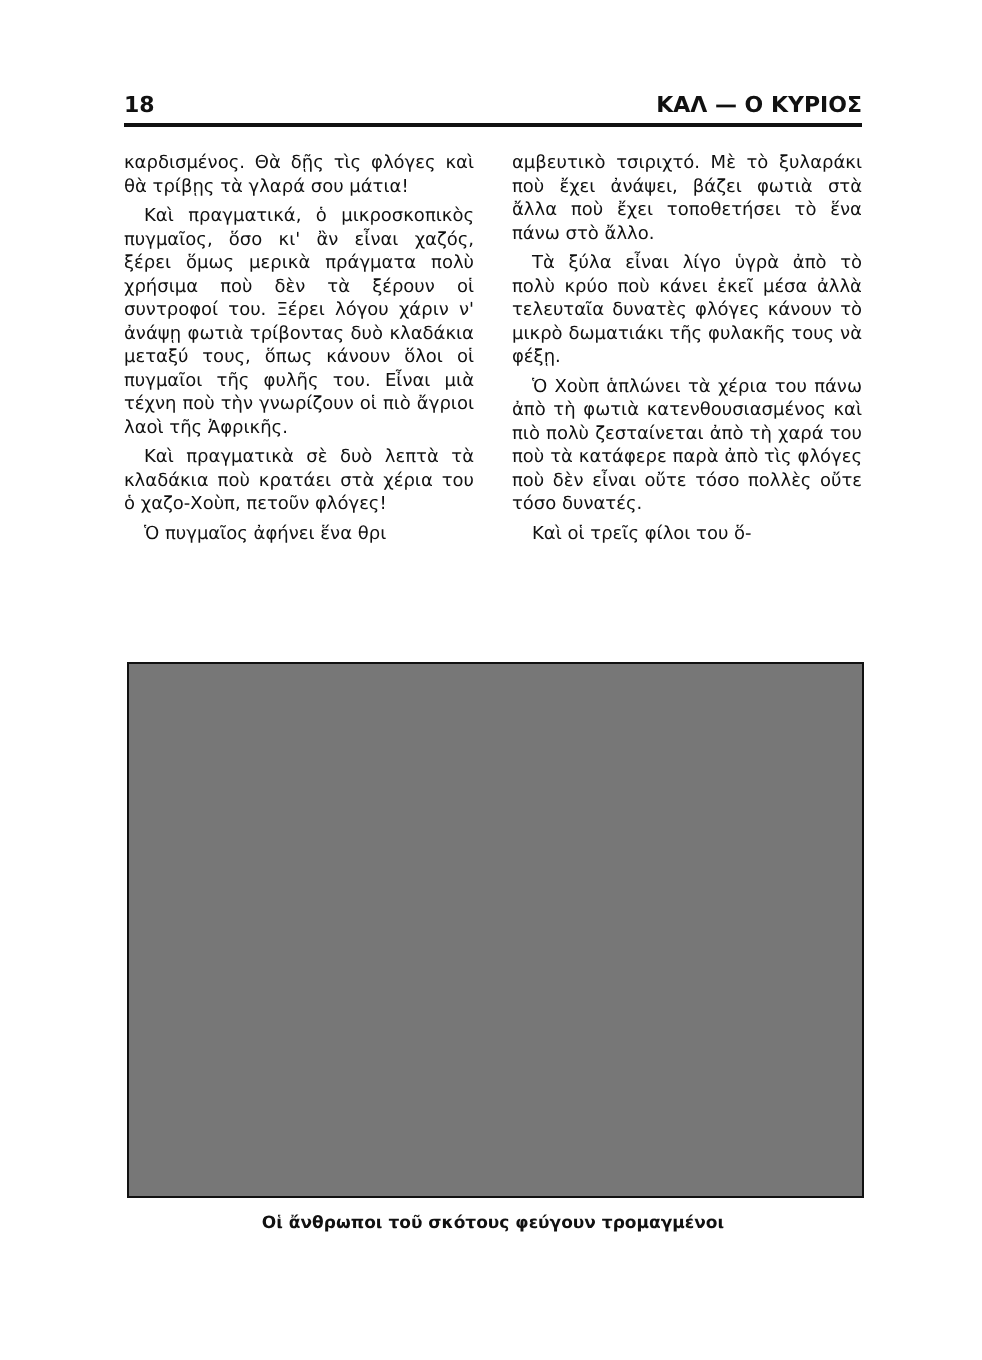18 ΚΑΛ — Ο ΚΥΡΙΟΣ
καρδισμένος. Θὰ δῇς τὶς φλόγες καὶ θὰ τρίβῃς τὰ γλαρά σου μάτια!
Καὶ πραγματικά, ὁ μικροσκοπικὸς πυγμαῖος, ὅσο κι' ἂν εἶναι χαζός, ξέρει ὅμως μερικὰ πράγματα πολὺ χρήσιμα ποὺ δὲν τὰ ξέρουν οἱ συντροφοί του. Ξέρει λόγου χάριν ν' ἀνάψῃ φωτιὰ τρίβοντας δυὸ κλαδάκια μεταξύ τους, ὅπως κάνουν ὅλοι οἱ πυγμαῖοι τῆς φυλῆς του. Εἶναι μιὰ τέχνη ποὺ τὴν γνωρίζουν οἱ πιὸ ἄγριοι λαοὶ τῆς Ἀφρικῆς.
Καὶ πραγματικὰ σὲ δυὸ λεπτὰ τὰ κλαδάκια ποὺ κρατάει στὰ χέρια του ὁ χαζο-Χοὺπ, πετοῦν φλόγες!
Ὁ πυγμαῖος ἀφήνει ἕνα θρι
αμβευτικὸ τσιριχτό. Μὲ τὸ ξυλαράκι ποὺ ἔχει ἀνάψει, βάζει φωτιὰ στὰ ἄλλα ποὺ ἔχει τοποθετήσει τὸ ἕνα πάνω στὸ ἄλλο.
Τὰ ξύλα εἶναι λίγο ὑγρὰ ἀπὸ τὸ πολὺ κρύο ποὺ κάνει ἐκεῖ μέσα ἀλλὰ τελευταῖα δυνατὲς φλόγες κάνουν τὸ μικρὸ δωματιάκι τῆς φυλακῆς τους νὰ φέξῃ.
Ὁ Χοὺπ ἁπλώνει τὰ χέρια του πάνω ἀπὸ τὴ φωτιὰ κατενθουσιασμένος καὶ πιὸ πολὺ ζεσταίνεται ἀπὸ τὴ χαρά του ποὺ τὰ κατάφερε παρὰ ἀπὸ τὶς φλόγες ποὺ δὲν εἶναι οὔτε τόσο πολλὲς οὔτε τόσο δυνατές.
Καὶ οἱ τρεῖς φίλοι του ὅ-
Οἱ ἄνθρωποι τοῦ σκότους φεύγουν τρομαγμένοι